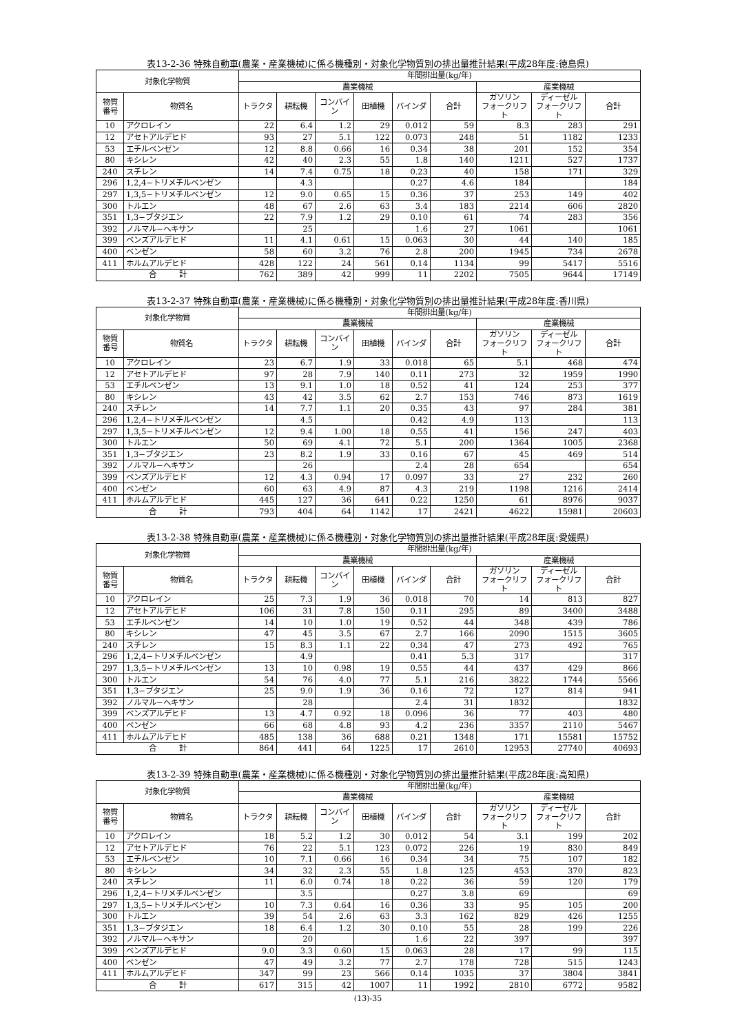表13-2-36 特殊自動車(農業・産業機械)に係る機種別・対象化学物質別の排出量推計結果(平成28年度:徳島県)
| 対象化学物質 | | 年間排出量(kg/年) | | | | | | | | |
| --- | --- | --- | --- | --- | --- | --- | --- | --- | --- | --- |
| | | 農業機械 | | | | | | 産業機械 | | |
| 物質 番号 | 物質名 | トラクタ | 耕耘機 | コンバイン | 田植機 | バインダ | 合計 | ガソリン フォークリフト | ディーゼル フォークリフト | 合計 |
| 10 | アクロレイン | 22 | 6.4 | 1.2 | 29 | 0.012 | 59 | 8.3 | 283 | 291 |
| 12 | アセトアルデヒド | 93 | 27 | 5.1 | 122 | 0.073 | 248 | 51 | 1182 | 1233 |
| 53 | エチルベンゼン | 12 | 8.8 | 0.66 | 16 | 0.34 | 38 | 201 | 152 | 354 |
| 80 | キシレン | 42 | 40 | 2.3 | 55 | 1.8 | 140 | 1211 | 527 | 1737 |
| 240 | スチレン | 14 | 7.4 | 0.75 | 18 | 0.23 | 40 | 158 | 171 | 329 |
| 296 | 1,2,4−トリメチルベンゼン | | 4.3 | | | 0.27 | 4.6 | 184 | | 184 |
| 297 | 1,3,5−トリメチルベンゼン | 12 | 9.0 | 0.65 | 15 | 0.36 | 37 | 253 | 149 | 402 |
| 300 | トルエン | 48 | 67 | 2.6 | 63 | 3.4 | 183 | 2214 | 606 | 2820 |
| 351 | 1,3−ブタジエン | 22 | 7.9 | 1.2 | 29 | 0.10 | 61 | 74 | 283 | 356 |
| 392 | ノルマル−ヘキサン | | 25 | | | 1.6 | 27 | 1061 | | 1061 |
| 399 | ベンズアルデヒド | 11 | 4.1 | 0.61 | 15 | 0.063 | 30 | 44 | 140 | 185 |
| 400 | ベンゼン | 58 | 60 | 3.2 | 76 | 2.8 | 200 | 1945 | 734 | 2678 |
| 411 | ホルムアルデヒド | 428 | 122 | 24 | 561 | 0.14 | 1134 | 99 | 5417 | 5516 |
| 合 計 | | 762 | 389 | 42 | 999 | 11 | 2202 | 7505 | 9644 | 17149 |
表13-2-37 特殊自動車(農業・産業機械)に係る機種別・対象化学物質別の排出量推計結果(平成28年度:香川県)
| 対象化学物質 | | 年間排出量(kg/年) | | | | | | | | |
| --- | --- | --- | --- | --- | --- | --- | --- | --- | --- | --- |
| | | 農業機械 | | | | | | 産業機械 | | |
| 物質 番号 | 物質名 | トラクタ | 耕耘機 | コンバイン | 田植機 | バインダ | 合計 | ガソリン フォークリフト | ディーゼル フォークリフト | 合計 |
| 10 | アクロレイン | 23 | 6.7 | 1.9 | 33 | 0.018 | 65 | 5.1 | 468 | 474 |
| 12 | アセトアルデヒド | 97 | 28 | 7.9 | 140 | 0.11 | 273 | 32 | 1959 | 1990 |
| 53 | エチルベンゼン | 13 | 9.1 | 1.0 | 18 | 0.52 | 41 | 124 | 253 | 377 |
| 80 | キシレン | 43 | 42 | 3.5 | 62 | 2.7 | 153 | 746 | 873 | 1619 |
| 240 | スチレン | 14 | 7.7 | 1.1 | 20 | 0.35 | 43 | 97 | 284 | 381 |
| 296 | 1,2,4−トリメチルベンゼン | | 4.5 | | | 0.42 | 4.9 | 113 | | 113 |
| 297 | 1,3,5−トリメチルベンゼン | 12 | 9.4 | 1.00 | 18 | 0.55 | 41 | 156 | 247 | 403 |
| 300 | トルエン | 50 | 69 | 4.1 | 72 | 5.1 | 200 | 1364 | 1005 | 2368 |
| 351 | 1,3−ブタジエン | 23 | 8.2 | 1.9 | 33 | 0.16 | 67 | 45 | 469 | 514 |
| 392 | ノルマル−ヘキサン | | 26 | | | 2.4 | 28 | 654 | | 654 |
| 399 | ベンズアルデヒド | 12 | 4.3 | 0.94 | 17 | 0.097 | 33 | 27 | 232 | 260 |
| 400 | ベンゼン | 60 | 63 | 4.9 | 87 | 4.3 | 219 | 1198 | 1216 | 2414 |
| 411 | ホルムアルデヒド | 445 | 127 | 36 | 641 | 0.22 | 1250 | 61 | 8976 | 9037 |
| 合 計 | | 793 | 404 | 64 | 1142 | 17 | 2421 | 4622 | 15981 | 20603 |
表13-2-38 特殊自動車(農業・産業機械)に係る機種別・対象化学物質別の排出量推計結果(平成28年度:愛媛県)
| 対象化学物質 | | 年間排出量(kg/年) | | | | | | | | |
| --- | --- | --- | --- | --- | --- | --- | --- | --- | --- | --- |
| | | 農業機械 | | | | | | 産業機械 | | |
| 物質 番号 | 物質名 | トラクタ | 耕耘機 | コンバイン | 田植機 | バインダ | 合計 | ガソリン フォークリフト | ディーゼル フォークリフト | 合計 |
| 10 | アクロレイン | 25 | 7.3 | 1.9 | 36 | 0.018 | 70 | 14 | 813 | 827 |
| 12 | アセトアルデヒド | 106 | 31 | 7.8 | 150 | 0.11 | 295 | 89 | 3400 | 3488 |
| 53 | エチルベンゼン | 14 | 10 | 1.0 | 19 | 0.52 | 44 | 348 | 439 | 786 |
| 80 | キシレン | 47 | 45 | 3.5 | 67 | 2.7 | 166 | 2090 | 1515 | 3605 |
| 240 | スチレン | 15 | 8.3 | 1.1 | 22 | 0.34 | 47 | 273 | 492 | 765 |
| 296 | 1,2,4−トリメチルベンゼン | | 4.9 | | | 0.41 | 5.3 | 317 | | 317 |
| 297 | 1,3,5−トリメチルベンゼン | 13 | 10 | 0.98 | 19 | 0.55 | 44 | 437 | 429 | 866 |
| 300 | トルエン | 54 | 76 | 4.0 | 77 | 5.1 | 216 | 3822 | 1744 | 5566 |
| 351 | 1,3−ブタジエン | 25 | 9.0 | 1.9 | 36 | 0.16 | 72 | 127 | 814 | 941 |
| 392 | ノルマル−ヘキサン | | 28 | | | 2.4 | 31 | 1832 | | 1832 |
| 399 | ベンズアルデヒド | 13 | 4.7 | 0.92 | 18 | 0.096 | 36 | 77 | 403 | 480 |
| 400 | ベンゼン | 66 | 68 | 4.8 | 93 | 4.2 | 236 | 3357 | 2110 | 5467 |
| 411 | ホルムアルデヒド | 485 | 138 | 36 | 688 | 0.21 | 1348 | 171 | 15581 | 15752 |
| 合 計 | | 864 | 441 | 64 | 1225 | 17 | 2610 | 12953 | 27740 | 40693 |
表13-2-39 特殊自動車(農業・産業機械)に係る機種別・対象化学物質別の排出量推計結果(平成28年度:高知県)
| 対象化学物質 | | 年間排出量(kg/年) | | | | | | | | |
| --- | --- | --- | --- | --- | --- | --- | --- | --- | --- | --- |
| | | 農業機械 | | | | | | 産業機械 | | |
| 物質 番号 | 物質名 | トラクタ | 耕耘機 | コンバイン | 田植機 | バインダ | 合計 | ガソリン フォークリフト | ディーゼル フォークリフト | 合計 |
| 10 | アクロレイン | 18 | 5.2 | 1.2 | 30 | 0.012 | 54 | 3.1 | 199 | 202 |
| 12 | アセトアルデヒド | 76 | 22 | 5.1 | 123 | 0.072 | 226 | 19 | 830 | 849 |
| 53 | エチルベンゼン | 10 | 7.1 | 0.66 | 16 | 0.34 | 34 | 75 | 107 | 182 |
| 80 | キシレン | 34 | 32 | 2.3 | 55 | 1.8 | 125 | 453 | 370 | 823 |
| 240 | スチレン | 11 | 6.0 | 0.74 | 18 | 0.22 | 36 | 59 | 120 | 179 |
| 296 | 1,2,4−トリメチルベンゼン | | 3.5 | | | 0.27 | 3.8 | 69 | | 69 |
| 297 | 1,3,5−トリメチルベンゼン | 10 | 7.3 | 0.64 | 16 | 0.36 | 33 | 95 | 105 | 200 |
| 300 | トルエン | 39 | 54 | 2.6 | 63 | 3.3 | 162 | 829 | 426 | 1255 |
| 351 | 1,3−ブタジエン | 18 | 6.4 | 1.2 | 30 | 0.10 | 55 | 28 | 199 | 226 |
| 392 | ノルマル−ヘキサン | | 20 | | | 1.6 | 22 | 397 | | 397 |
| 399 | ベンズアルデヒド | 9.0 | 3.3 | 0.60 | 15 | 0.063 | 28 | 17 | 99 | 115 |
| 400 | ベンゼン | 47 | 49 | 3.2 | 77 | 2.7 | 178 | 728 | 515 | 1243 |
| 411 | ホルムアルデヒド | 347 | 99 | 23 | 566 | 0.14 | 1035 | 37 | 3804 | 3841 |
| 合 計 | | 617 | 315 | 42 | 1007 | 11 | 1992 | 2810 | 6772 | 9582 |
(13)-35